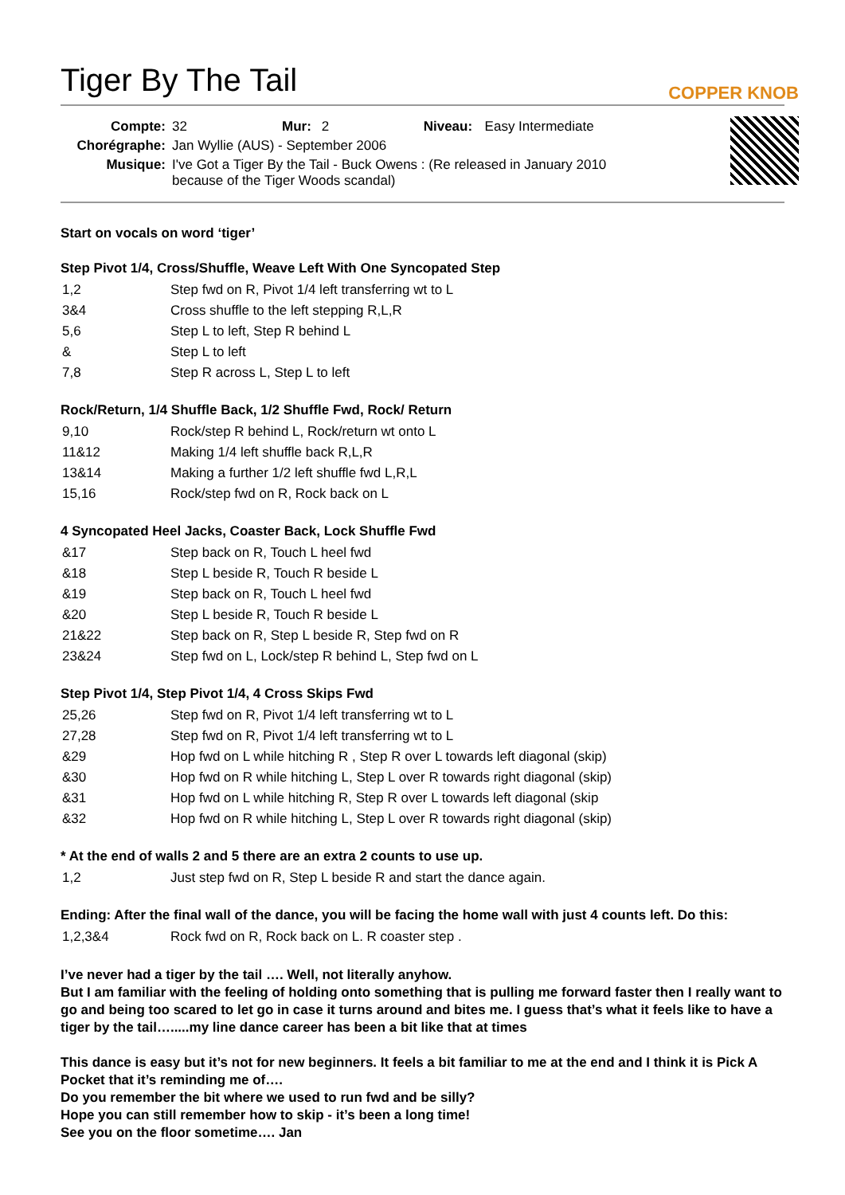Tiger By The Tail
COPPER KNOB
| Compte: | 32 | Mur: | 2 | Niveau: | Easy Intermediate |
| Chorégraphe: | Jan Wyllie (AUS) - September 2006 | | | | |
| Musique: | I've Got a Tiger By the Tail - Buck Owens : (Re released in January 2010 because of the Tiger Woods scandal) | | | | |
Start on vocals on word ‘tiger’
Step Pivot 1/4, Cross/Shuffle, Weave Left With One Syncopated Step
| 1,2 | Step fwd on R, Pivot 1/4 left transferring wt to L |
| 3&4 | Cross shuffle to the left stepping R,L,R |
| 5,6 | Step L to left, Step R behind L |
| & | Step L to left |
| 7,8 | Step R across L, Step L to left |
Rock/Return, 1/4 Shuffle Back, 1/2 Shuffle Fwd, Rock/ Return
| 9,10 | Rock/step R behind L, Rock/return wt onto L |
| 11&12 | Making 1/4 left shuffle back R,L,R |
| 13&14 | Making a further 1/2 left shuffle fwd L,R,L |
| 15,16 | Rock/step fwd on R, Rock back on L |
4 Syncopated Heel Jacks, Coaster Back, Lock Shuffle Fwd
| &17 | Step back on R, Touch L heel fwd |
| &18 | Step L beside R, Touch R beside L |
| &19 | Step back on R, Touch L heel fwd |
| &20 | Step L beside R, Touch R beside L |
| 21&22 | Step back on R, Step L beside R, Step fwd on R |
| 23&24 | Step fwd on L, Lock/step R behind L, Step fwd on L |
Step Pivot 1/4, Step Pivot 1/4, 4 Cross Skips Fwd
| 25,26 | Step fwd on R, Pivot 1/4 left transferring wt to L |
| 27,28 | Step fwd on R, Pivot 1/4 left transferring wt to L |
| &29 | Hop fwd on L while hitching R , Step R over L towards left diagonal (skip) |
| &30 | Hop fwd on R while hitching L, Step L over R towards right diagonal (skip) |
| &31 | Hop fwd on L while hitching R, Step R over L towards left diagonal (skip |
| &32 | Hop fwd on R while hitching L, Step L over R towards right diagonal (skip) |
* At the end of walls 2 and 5 there are an extra 2 counts to use up.
| 1,2 | Just step fwd on R, Step L beside R and start the dance again. |
Ending: After the final wall of the dance, you will be facing the home wall with just 4 counts left. Do this:
| 1,2,3&4 | Rock fwd on R, Rock back on L. R coaster step . |
I’ve never had a tiger by the tail …. Well, not literally anyhow.
But I am familiar with the feeling of holding onto something that is pulling me forward faster then I really want to go and being too scared to let go in case it turns around and bites me. I guess that’s what it feels like to have a tiger by the tail….....my line dance career has been a bit like that at times
This dance is easy but it’s not for new beginners. It feels a bit familiar to me at the end and I think it is Pick A Pocket that it’s reminding me of….
Do you remember the bit where we used to run fwd and be silly?
Hope you can still remember how to skip - it’s been a long time!
See you on the floor sometime…. Jan